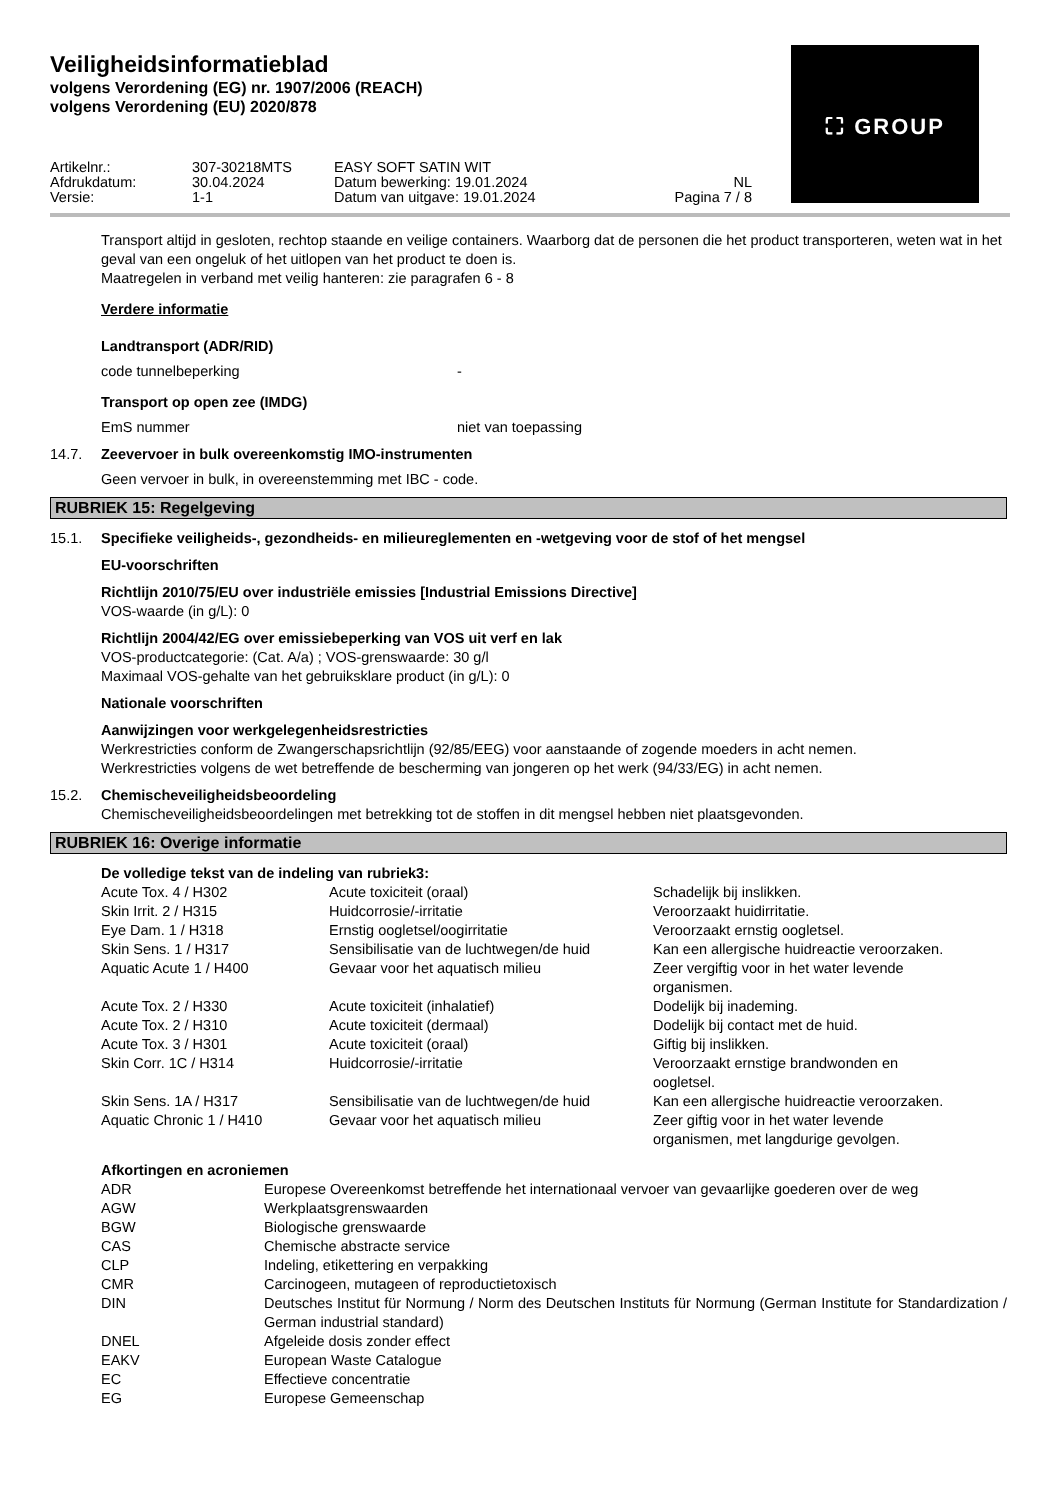Veiligheidsinformatieblad
volgens Verordening (EG) nr. 1907/2006 (REACH)
volgens Verordening (EU) 2020/878
⛶ GROUP
| Artikelnr.: | 307-30218MTS | EASY SOFT SATIN WIT | |
| Afdrukdatum: | 30.04.2024 | Datum bewerking: 19.01.2024 | NL |
| Versie: | 1-1 | Datum van uitgave: 19.01.2024 | Pagina 7 / 8 |
Transport altijd in gesloten, rechtop staande en veilige containers. Waarborg dat de personen die het product transporteren, weten wat in het geval van een ongeluk of het uitlopen van het product te doen is.
Maatregelen in verband met veilig hanteren: zie paragrafen 6 - 8
Verdere informatie
Landtransport (ADR/RID)
| code tunnelbeperking | - |
Transport op open zee (IMDG)
| EmS nummer | niet van toepassing |
14.7. Zeevervoer in bulk overeenkomstig IMO-instrumenten
Geen vervoer in bulk, in overeenstemming met IBC - code.
RUBRIEK 15: Regelgeving
15.1. Specifieke veiligheids-, gezondheids- en milieureglementen en -wetgeving voor de stof of het mengsel
EU-voorschriften
Richtlijn 2010/75/EU over industriële emissies [Industrial Emissions Directive]
VOS-waarde (in g/L): 0
Richtlijn 2004/42/EG over emissiebeperking van VOS uit verf en lak
VOS-productcategorie: (Cat. A/a) ; VOS-grenswaarde: 30 g/l
Maximaal VOS-gehalte van het gebruiksklare product (in g/L): 0
Nationale voorschriften
Aanwijzingen voor werkgelegenheidsrestricties
Werkrestricties conform de Zwangerschapsrichtlijn (92/85/EEG) voor aanstaande of zogende moeders in acht nemen.
Werkrestricties volgens de wet betreffende de bescherming van jongeren op het werk (94/33/EG) in acht nemen.
15.2. Chemischeveiligheidsbeoordeling
Chemischeveiligheidsbeoordelingen met betrekking tot de stoffen in dit mengsel hebben niet plaatsgevonden.
RUBRIEK 16: Overige informatie
De volledige tekst van de indeling van rubriek3:
| Acute Tox. 4 / H302 | Acute toxiciteit (oraal) | Schadelijk bij inslikken. |
| Skin Irrit. 2 / H315 | Huidcorrosie/-irritatie | Veroorzaakt huidirritatie. |
| Eye Dam. 1 / H318 | Ernstig oogletsel/oogirritatie | Veroorzaakt ernstig oogletsel. |
| Skin Sens. 1 / H317 | Sensibilisatie van de luchtwegen/de huid | Kan een allergische huidreactie veroorzaken. |
| Aquatic Acute 1 / H400 | Gevaar voor het aquatisch milieu | Zeer vergiftig voor in het water levende organismen. |
| Acute Tox. 2 / H330 | Acute toxiciteit (inhalatief) | Dodelijk bij inademing. |
| Acute Tox. 2 / H310 | Acute toxiciteit (dermaal) | Dodelijk bij contact met de huid. |
| Acute Tox. 3 / H301 | Acute toxiciteit (oraal) | Giftig bij inslikken. |
| Skin Corr. 1C / H314 | Huidcorrosie/-irritatie | Veroorzaakt ernstige brandwonden en oogletsel. |
| Skin Sens. 1A / H317 | Sensibilisatie van de luchtwegen/de huid | Kan een allergische huidreactie veroorzaken. |
| Aquatic Chronic 1 / H410 | Gevaar voor het aquatisch milieu | Zeer giftig voor in het water levende organismen, met langdurige gevolgen. |
Afkortingen en acroniemen
| ADR | Europese Overeenkomst betreffende het internationaal vervoer van gevaarlijke goederen over de weg |
| AGW | Werkplaatsgrenswaarden |
| BGW | Biologische grenswaarde |
| CAS | Chemische abstracte service |
| CLP | Indeling, etikettering en verpakking |
| CMR | Carcinogeen, mutageen of reproductietoxisch |
| DIN | Deutsches Institut für Normung / Norm des Deutschen Instituts für Normung (German Institute for Standardization / German industrial standard) |
| DNEL | Afgeleide dosis zonder effect |
| EAKV | European Waste Catalogue |
| EC | Effectieve concentratie |
| EG | Europese Gemeenschap |